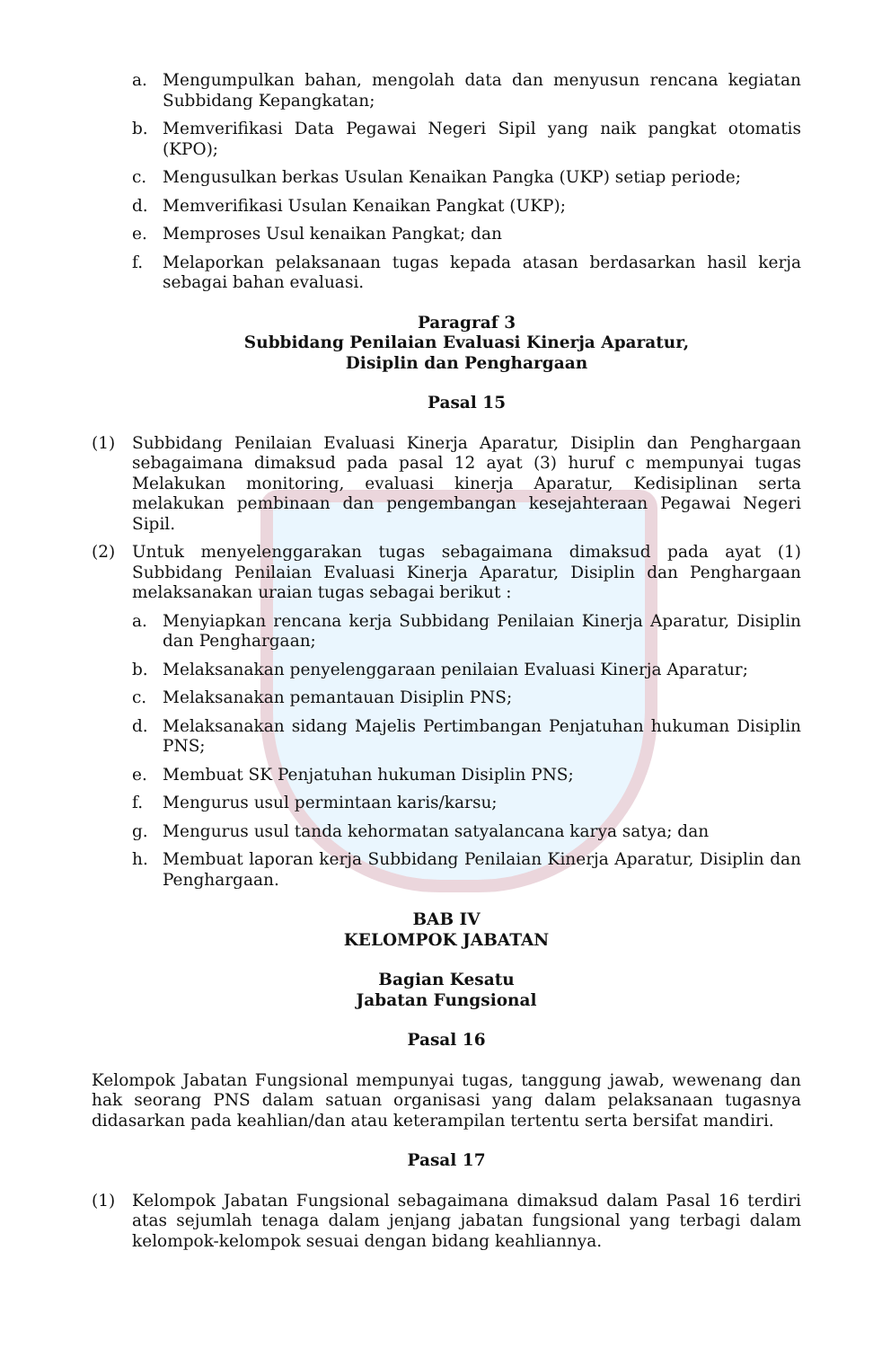a. Mengumpulkan bahan, mengolah data dan menyusun rencana kegiatan Subbidang Kepangkatan;
b. Memverifikasi Data Pegawai Negeri Sipil yang naik pangkat otomatis (KPO);
c. Mengusulkan berkas Usulan Kenaikan Pangka (UKP) setiap periode;
d. Memverifikasi Usulan Kenaikan Pangkat (UKP);
e. Memproses Usul kenaikan Pangkat; dan
f. Melaporkan pelaksanaan tugas kepada atasan berdasarkan hasil kerja sebagai bahan evaluasi.
Paragraf 3
Subbidang Penilaian Evaluasi Kinerja Aparatur,
Disiplin dan Penghargaan
Pasal 15
(1) Subbidang Penilaian Evaluasi Kinerja Aparatur, Disiplin dan Penghargaan sebagaimana dimaksud pada pasal 12 ayat (3) huruf c mempunyai tugas Melakukan monitoring, evaluasi kinerja Aparatur, Kedisiplinan serta melakukan pembinaan dan pengembangan kesejahteraan Pegawai Negeri Sipil.
(2) Untuk menyelenggarakan tugas sebagaimana dimaksud pada ayat (1) Subbidang Penilaian Evaluasi Kinerja Aparatur, Disiplin dan Penghargaan melaksanakan uraian tugas sebagai berikut :
a. Menyiapkan rencana kerja Subbidang Penilaian Kinerja Aparatur, Disiplin dan Penghargaan;
b. Melaksanakan penyelenggaraan penilaian Evaluasi Kinerja Aparatur;
c. Melaksanakan pemantauan Disiplin PNS;
d. Melaksanakan sidang Majelis Pertimbangan Penjatuhan hukuman Disiplin PNS;
e. Membuat SK Penjatuhan hukuman Disiplin PNS;
f. Mengurus usul permintaan karis/karsu;
g. Mengurus usul tanda kehormatan satyalancana karya satya; dan
h. Membuat laporan kerja Subbidang Penilaian Kinerja Aparatur, Disiplin dan Penghargaan.
BAB IV
KELOMPOK JABATAN
Bagian Kesatu
Jabatan Fungsional
Pasal 16
Kelompok Jabatan Fungsional mempunyai tugas, tanggung jawab, wewenang dan hak seorang PNS dalam satuan organisasi yang dalam pelaksanaan tugasnya didasarkan pada keahlian/dan atau keterampilan tertentu serta bersifat mandiri.
Pasal 17
(1) Kelompok Jabatan Fungsional sebagaimana dimaksud dalam Pasal 16 terdiri atas sejumlah tenaga dalam jenjang jabatan fungsional yang terbagi dalam kelompok-kelompok sesuai dengan bidang keahliannya.